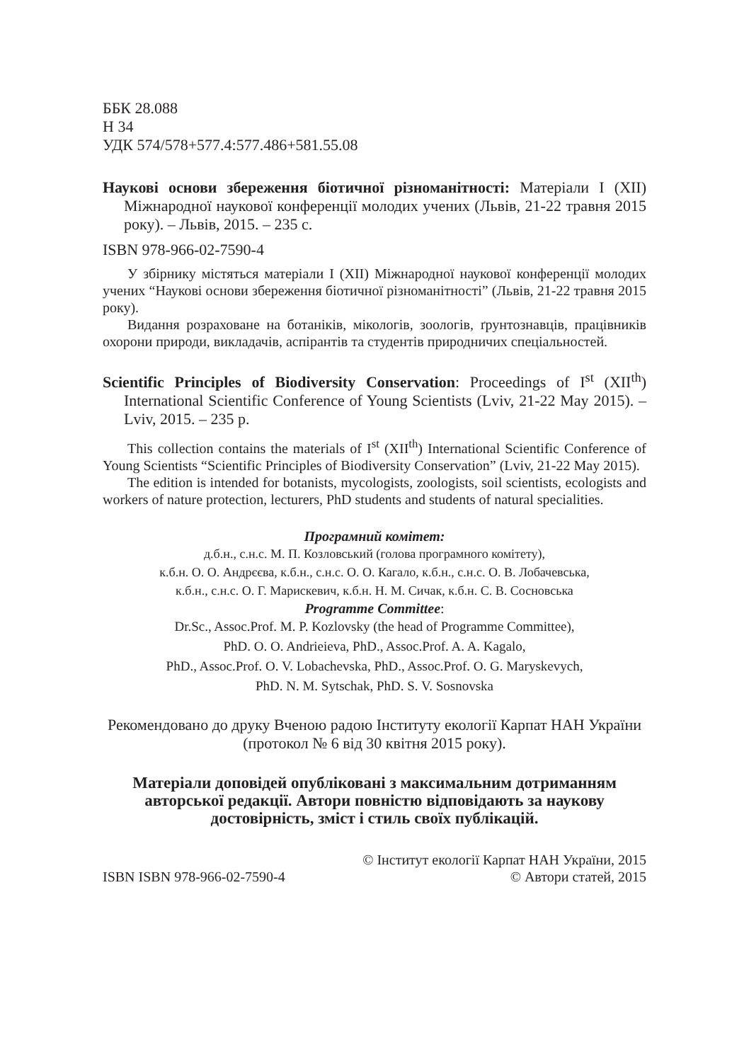ББК 28.088
Н 34
УДК 574/578+577.4:577.486+581.55.08
Наукові основи збереження біотичної різноманітності: Матеріали I (XII) Міжнародної наукової конференції молодих учених (Львів, 21-22 травня 2015 року). – Львів, 2015. – 235 с.
ISBN 978-966-02-7590-4
У збірнику містяться матеріали I (XII) Міжнародної наукової конференції молодих учених “Наукові основи збереження біотичної різноманітності” (Львів, 21-22 травня 2015 року).
Видання розраховане на ботаніків, мікологів, зоологів, ґрунтознавців, працівників охорони природи, викладачів, аспірантів та студентів природничих спеціальностей.
Scientific Principles of Biodiversity Conservation: Proceedings of I<sup>st</sup> (XII<sup>th</sup>) International Scientific Conference of Young Scientists (Lviv, 21-22 May 2015). – Lviv, 2015. – 235 p.
This collection contains the materials of I<sup>st</sup> (XII<sup>th</sup>) International Scientific Conference of Young Scientists “Scientific Principles of Biodiversity Conservation” (Lviv, 21-22 May 2015).
The edition is intended for botanists, mycologists, zoologists, soil scientists, ecologists and workers of nature protection, lecturers, PhD students and students of natural specialities.
Програмний комітет:
д.б.н., с.н.с. М. П. Козловський (голова програмного комітету),
к.б.н. О. О. Андрєєва, к.б.н., с.н.с. О. О. Кагало, к.б.н., с.н.с. О. В. Лобачевська,
к.б.н., с.н.с. О. Г. Марискевич, к.б.н. Н. М. Сичак, к.б.н. С. В. Сосновська
Programme Committee:
Dr.Sc., Assoc.Prof. M. P. Kozlovsky (the head of Programme Committee),
PhD. O. O. Andrieieva, PhD., Assoc.Prof. A. A. Kagalo,
PhD., Assoc.Prof. O. V. Lobachevska, PhD., Assoc.Prof. O. G. Maryskevych,
PhD. N. M. Sytschak, PhD. S. V. Sosnovska
Рекомендовано до друку Вченою радою Інституту екології Карпат НАН України (протокол № 6 від 30 квітня 2015 року).
Матеріали доповідей опубліковані з максимальним дотриманням авторської редакції. Автори повністю відповідають за наукову достовірність, зміст і стиль своїх публікацій.
© Інститут екології Карпат НАН України, 2015
ISBN ISBN 978-966-02-7590-4 © Автори статей, 2015